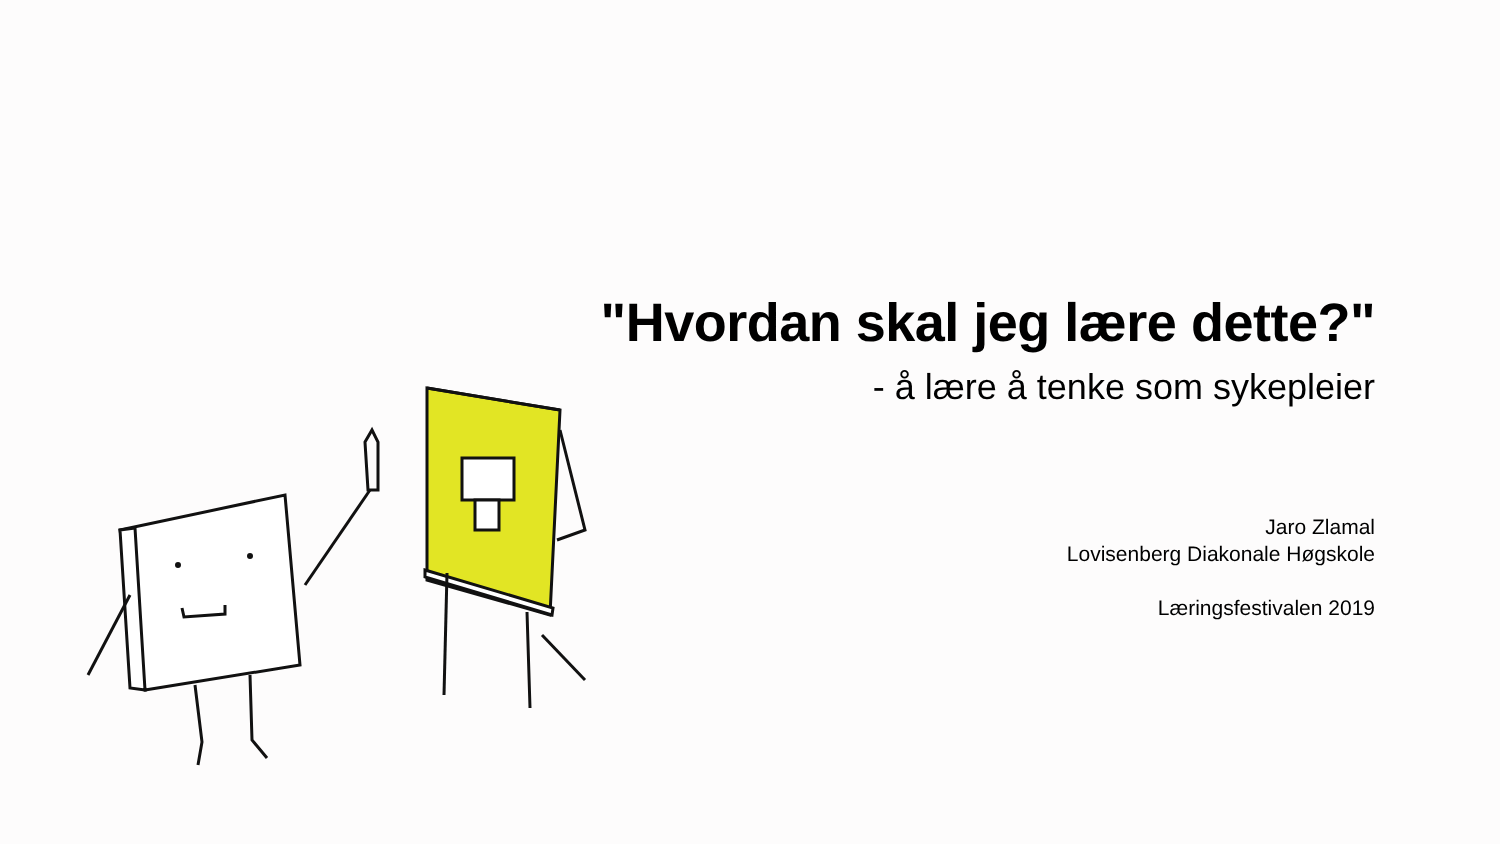"Hvordan skal jeg lære dette?"
- å lære å tenke som sykepleier
Jaro Zlamal
Lovisenberg Diakonale Høgskole
Læringsfestivalen 2019